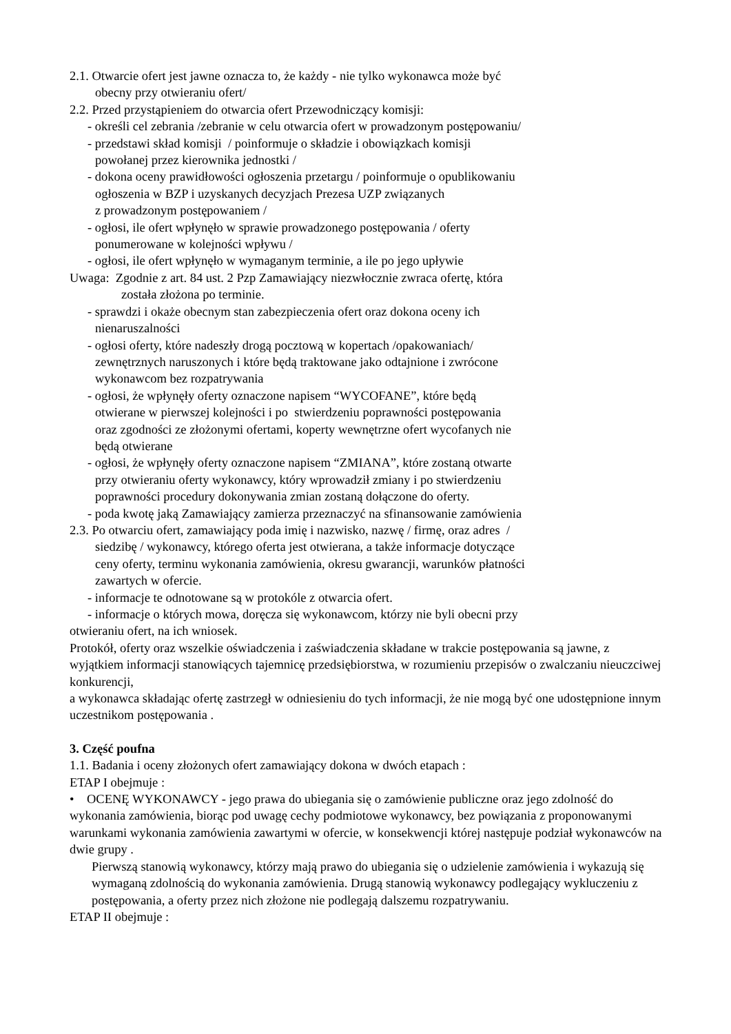2.1. Otwarcie ofert jest jawne oznacza to, że każdy - nie tylko wykonawca może być
obecny przy otwieraniu ofert/
2.2. Przed przystąpieniem do otwarcia ofert Przewodniczący komisji:
- określi cel zebrania /zebranie w celu otwarcia ofert w prowadzonym postępowaniu/
- przedstawi skład komisji / poinformuje o składzie i obowiązkach komisji
powołanej przez kierownika jednostki /
- dokona oceny prawidłowości ogłoszenia przetargu / poinformuje o opublikowaniu
ogłoszenia w BZP i uzyskanych decyzjach Prezesa UZP związanych
z prowadzonym postępowaniem /
- ogłosi, ile ofert wpłynęło w sprawie prowadzonego postępowania / oferty
ponumerowane w kolejności wpływu /
- ogłosi, ile ofert wpłynęło w wymaganym terminie, a ile po jego upływie
Uwaga: Zgodnie z art. 84 ust. 2 Pzp Zamawiający niezwłocznie zwraca ofertę, która
została złożona po terminie.
- sprawdzi i okaże obecnym stan zabezpieczenia ofert oraz dokona oceny ich
nienaruszalności
- ogłosi oferty, które nadeszły drogą pocztową w kopertach /opakowaniach/
zewnętrznych naruszonych i które będą traktowane jako odtajnione i zwrócone
wykonawcom bez rozpatrywania
- ogłosi, że wpłynęły oferty oznaczone napisem “WYCOFANE”, które będą
otwierane w pierwszej kolejności i po stwierdzeniu poprawności postępowania
oraz zgodności ze złożonymi ofertami, koperty wewnętrzne ofert wycofanych nie
będą otwierane
- ogłosi, że wpłynęły oferty oznaczone napisem “ZMIANA”, które zostaną otwarte
przy otwieraniu oferty wykonawcy, który wprowadził zmiany i po stwierdzeniu
poprawności procedury dokonywania zmian zostaną dołączone do oferty.
- poda kwotę jaką Zamawiający zamierza przeznaczyć na sfinansowanie zamówienia
2.3. Po otwarciu ofert, zamawiający poda imię i nazwisko, nazwę / firmę, oraz adres /
siedzibę / wykonawcy, którego oferta jest otwierana, a także informacje dotyczące
ceny oferty, terminu wykonania zamówienia, okresu gwarancji, warunków płatności
zawartych w ofercie.
- informacje te odnotowane są w protokóle z otwarcia ofert.
- informacje o których mowa, doręcza się wykonawcom, którzy nie byli obecni przy
otwieraniu ofert, na ich wniosek.
Protokół, oferty oraz wszelkie oświadczenia i zaświadczenia składane w trakcie postępowania są jawne, z wyjątkiem informacji stanowiących tajemnicę przedsiębiorstwa, w rozumieniu przepisów o zwalczaniu nieuczciwej konkurencji,
a wykonawca składając ofertę zastrzegł w odniesieniu do tych informacji, że nie mogą być one udostępnione innym uczestnikom postępowania .
3. Część poufna
1.1. Badania i oceny złożonych ofert zamawiający dokona w dwóch etapach :
ETAP I obejmuje :
• OCENĘ WYKONAWCY - jego prawa do ubiegania się o zamówienie publiczne oraz jego zdolność do wykonania zamówienia, biorąc pod uwagę cechy podmiotowe wykonawcy, bez powiązania z proponowanymi warunkami wykonania zamówienia zawartymi w ofercie, w konsekwencji której następuje podział wykonawców na dwie grupy .
Pierwszą stanowią wykonawcy, którzy mają prawo do ubiegania się o udzielenie zamówienia i wykazują się wymaganą zdolnością do wykonania zamówienia. Drugą stanowią wykonawcy podlegający wykluczeniu z postępowania, a oferty przez nich złożone nie podlegają dalszemu rozpatrywaniu.
ETAP II obejmuje :